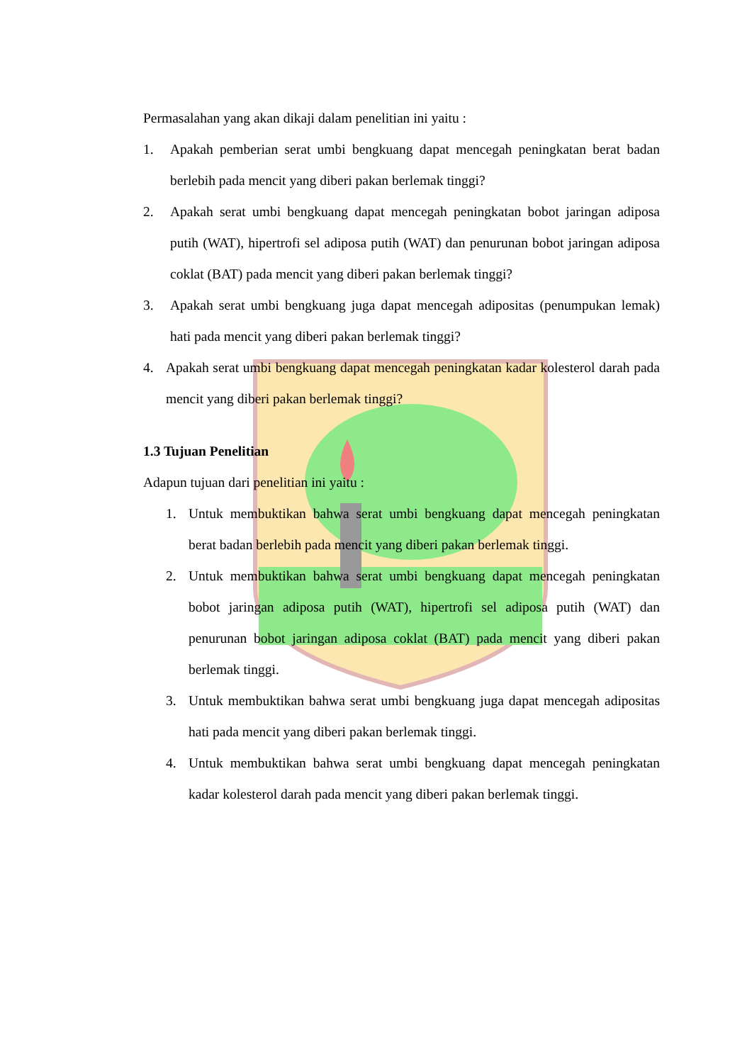Permasalahan yang akan dikaji dalam penelitian ini yaitu :
1. Apakah pemberian serat umbi bengkuang dapat mencegah peningkatan berat badan berlebih pada mencit yang diberi pakan berlemak tinggi?
2. Apakah serat umbi bengkuang dapat mencegah peningkatan bobot jaringan adiposa putih (WAT), hipertrofi sel adiposa putih (WAT) dan penurunan bobot jaringan adiposa coklat (BAT) pada mencit yang diberi pakan berlemak tinggi?
3. Apakah serat umbi bengkuang juga dapat mencegah adipositas (penumpukan lemak) hati pada mencit yang diberi pakan berlemak tinggi?
4. Apakah serat umbi bengkuang dapat mencegah peningkatan kadar kolesterol darah pada mencit yang diberi pakan berlemak tinggi?
1.3 Tujuan Penelitian
Adapun tujuan dari penelitian ini yaitu :
1. Untuk membuktikan bahwa serat umbi bengkuang dapat mencegah peningkatan berat badan berlebih pada mencit yang diberi pakan berlemak tinggi.
2. Untuk membuktikan bahwa serat umbi bengkuang dapat mencegah peningkatan bobot jaringan adiposa putih (WAT), hipertrofi sel adiposa putih (WAT) dan penurunan bobot jaringan adiposa coklat (BAT) pada mencit yang diberi pakan berlemak tinggi.
3. Untuk membuktikan bahwa serat umbi bengkuang juga dapat mencegah adipositas hati pada mencit yang diberi pakan berlemak tinggi.
4. Untuk membuktikan bahwa serat umbi bengkuang dapat mencegah peningkatan kadar kolesterol darah pada mencit yang diberi pakan berlemak tinggi.